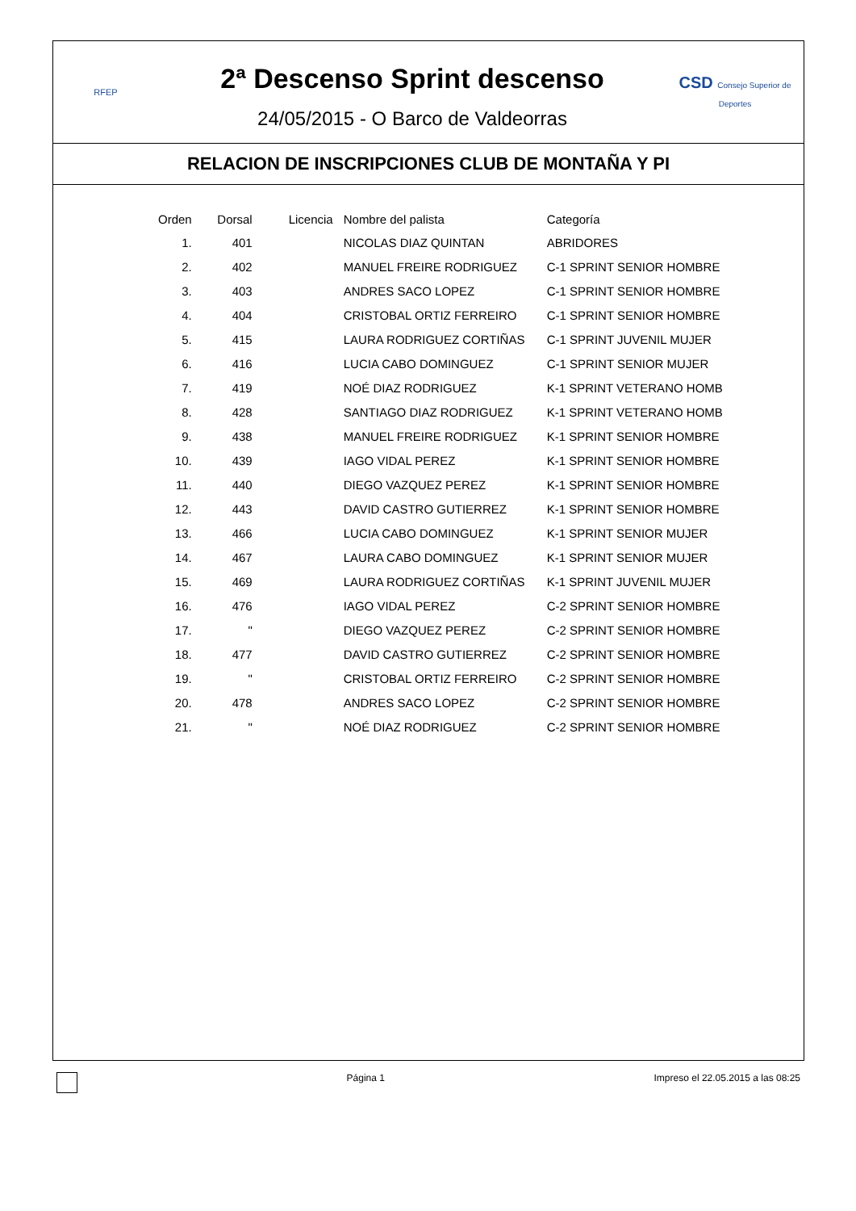RFEP
2ª Descenso Sprint descenso
24/05/2015 - O Barco de Valdeorras
CSD Consejo Superior de Deportes
RELACION DE INSCRIPCIONES CLUB DE MONTAÑA Y PI
| Orden | Dorsal | Licencia | Nombre del palista | Categoría |
| --- | --- | --- | --- | --- |
| 1. | 401 | | NICOLAS DIAZ QUINTAN | ABRIDORES |
| 2. | 402 | | MANUEL FREIRE RODRIGUEZ | C-1 SPRINT SENIOR HOMBRE |
| 3. | 403 | | ANDRES SACO LOPEZ | C-1 SPRINT SENIOR HOMBRE |
| 4. | 404 | | CRISTOBAL ORTIZ FERREIRO | C-1 SPRINT SENIOR HOMBRE |
| 5. | 415 | | LAURA RODRIGUEZ CORTIÑAS | C-1 SPRINT JUVENIL MUJER |
| 6. | 416 | | LUCIA CABO DOMINGUEZ | C-1 SPRINT SENIOR MUJER |
| 7. | 419 | | NOÉ DIAZ RODRIGUEZ | K-1 SPRINT VETERANO HOMB |
| 8. | 428 | | SANTIAGO DIAZ RODRIGUEZ | K-1 SPRINT VETERANO HOMB |
| 9. | 438 | | MANUEL FREIRE RODRIGUEZ | K-1 SPRINT SENIOR HOMBRE |
| 10. | 439 | | IAGO VIDAL PEREZ | K-1 SPRINT SENIOR HOMBRE |
| 11. | 440 | | DIEGO VAZQUEZ PEREZ | K-1 SPRINT SENIOR HOMBRE |
| 12. | 443 | | DAVID CASTRO GUTIERREZ | K-1 SPRINT SENIOR HOMBRE |
| 13. | 466 | | LUCIA CABO DOMINGUEZ | K-1 SPRINT SENIOR MUJER |
| 14. | 467 | | LAURA CABO DOMINGUEZ | K-1 SPRINT SENIOR MUJER |
| 15. | 469 | | LAURA RODRIGUEZ CORTIÑAS | K-1 SPRINT JUVENIL MUJER |
| 16. | 476 | | IAGO VIDAL PEREZ | C-2 SPRINT SENIOR HOMBRE |
| 17. | " | | DIEGO VAZQUEZ PEREZ | C-2 SPRINT SENIOR HOMBRE |
| 18. | 477 | | DAVID CASTRO GUTIERREZ | C-2 SPRINT SENIOR HOMBRE |
| 19. | " | | CRISTOBAL ORTIZ FERREIRO | C-2 SPRINT SENIOR HOMBRE |
| 20. | 478 | | ANDRES SACO LOPEZ | C-2 SPRINT SENIOR HOMBRE |
| 21. | " | | NOÉ DIAZ RODRIGUEZ | C-2 SPRINT SENIOR HOMBRE |
Página 1 Impreso el 22.05.2015 a las 08:25